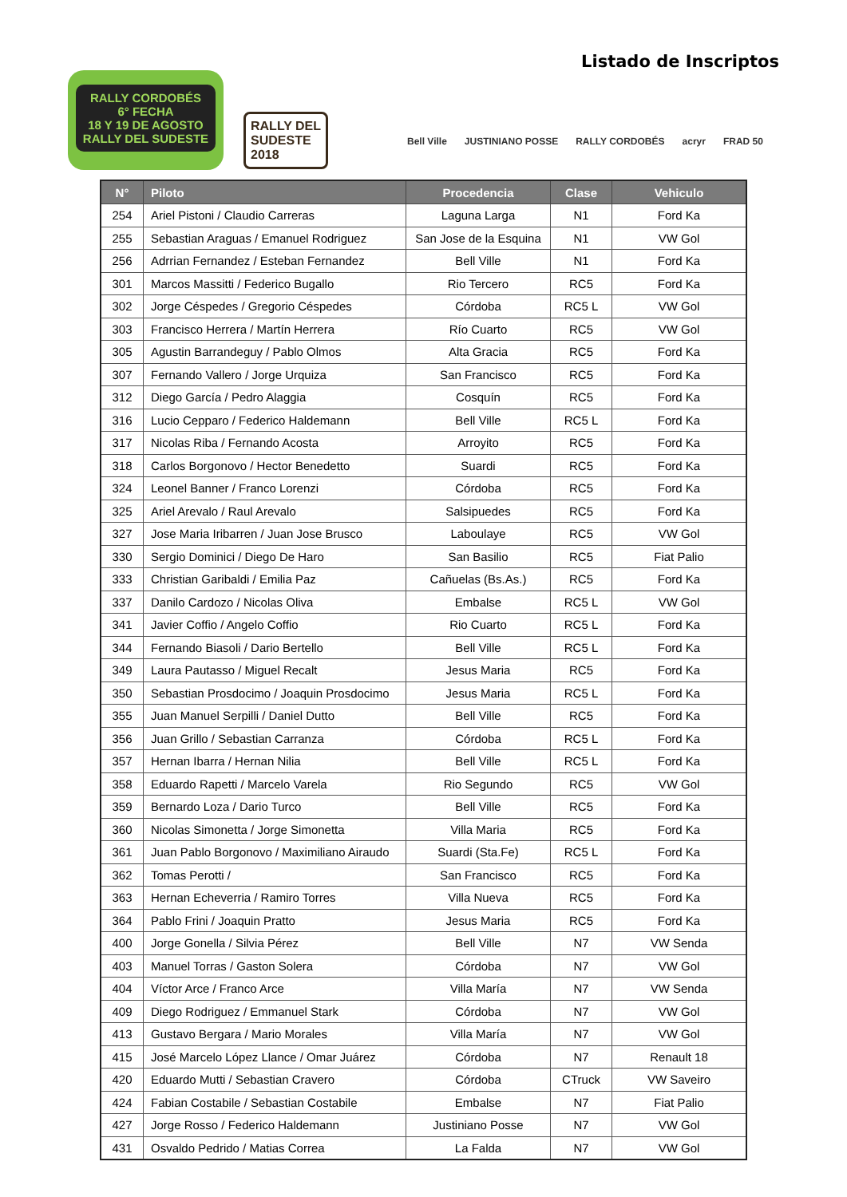Listado de Inscriptos
RALLY CORDOBÉS
6° FECHA
18 Y 19 DE AGOSTO
RALLY DEL SUDESTE
RALLY DEL
SUDESTE
2018
Bell Ville JUSTINIANO POSSE RALLY CORDOBÉS acryr FRAD 50
| N° | Piloto | Procedencia | Clase | Vehiculo |
| --- | --- | --- | --- | --- |
| 254 | Ariel Pistoni / Claudio Carreras | Laguna Larga | N1 | Ford Ka |
| 255 | Sebastian Araguas / Emanuel Rodriguez | San Jose de la Esquina | N1 | VW Gol |
| 256 | Adrrian Fernandez / Esteban Fernandez | Bell Ville | N1 | Ford Ka |
| 301 | Marcos Massitti / Federico Bugallo | Rio Tercero | RC5 | Ford Ka |
| 302 | Jorge Céspedes / Gregorio Céspedes | Córdoba | RC5 L | VW Gol |
| 303 | Francisco Herrera / Martín Herrera | Río Cuarto | RC5 | VW Gol |
| 305 | Agustin Barrandeguy / Pablo Olmos | Alta Gracia | RC5 | Ford Ka |
| 307 | Fernando Vallero / Jorge Urquiza | San Francisco | RC5 | Ford Ka |
| 312 | Diego García / Pedro Alaggia | Cosquín | RC5 | Ford Ka |
| 316 | Lucio Cepparo / Federico Haldemann | Bell Ville | RC5 L | Ford Ka |
| 317 | Nicolas Riba / Fernando Acosta | Arroyito | RC5 | Ford Ka |
| 318 | Carlos Borgonovo / Hector Benedetto | Suardi | RC5 | Ford Ka |
| 324 | Leonel Banner / Franco Lorenzi | Córdoba | RC5 | Ford Ka |
| 325 | Ariel Arevalo / Raul Arevalo | Salsipuedes | RC5 | Ford Ka |
| 327 | Jose Maria Iribarren / Juan Jose Brusco | Laboulaye | RC5 | VW Gol |
| 330 | Sergio Dominici / Diego De Haro | San Basilio | RC5 | Fiat Palio |
| 333 | Christian Garibaldi / Emilia Paz | Cañuelas (Bs.As.) | RC5 | Ford Ka |
| 337 | Danilo Cardozo / Nicolas Oliva | Embalse | RC5 L | VW Gol |
| 341 | Javier Coffio / Angelo Coffio | Rio Cuarto | RC5 L | Ford Ka |
| 344 | Fernando Biasoli / Dario Bertello | Bell Ville | RC5 L | Ford Ka |
| 349 | Laura Pautasso / Miguel Recalt | Jesus Maria | RC5 | Ford Ka |
| 350 | Sebastian Prosdocimo / Joaquin Prosdocimo | Jesus Maria | RC5 L | Ford Ka |
| 355 | Juan Manuel Serpilli / Daniel Dutto | Bell Ville | RC5 | Ford Ka |
| 356 | Juan Grillo / Sebastian Carranza | Córdoba | RC5 L | Ford Ka |
| 357 | Hernan Ibarra / Hernan Nilia | Bell Ville | RC5 L | Ford Ka |
| 358 | Eduardo Rapetti / Marcelo Varela | Rio Segundo | RC5 | VW Gol |
| 359 | Bernardo Loza / Dario Turco | Bell Ville | RC5 | Ford Ka |
| 360 | Nicolas Simonetta / Jorge Simonetta | Villa Maria | RC5 | Ford Ka |
| 361 | Juan Pablo Borgonovo / Maximiliano Airaudo | Suardi (Sta.Fe) | RC5 L | Ford Ka |
| 362 | Tomas Perotti / | San Francisco | RC5 | Ford Ka |
| 363 | Hernan Echeverria / Ramiro Torres | Villa Nueva | RC5 | Ford Ka |
| 364 | Pablo Frini / Joaquin Pratto | Jesus Maria | RC5 | Ford Ka |
| 400 | Jorge Gonella / Silvia Pérez | Bell Ville | N7 | VW Senda |
| 403 | Manuel Torras / Gaston Solera | Córdoba | N7 | VW Gol |
| 404 | Víctor Arce / Franco Arce | Villa María | N7 | VW Senda |
| 409 | Diego Rodriguez / Emmanuel Stark | Córdoba | N7 | VW Gol |
| 413 | Gustavo Bergara / Mario Morales | Villa María | N7 | VW Gol |
| 415 | José Marcelo López Llance / Omar Juárez | Córdoba | N7 | Renault 18 |
| 420 | Eduardo Mutti / Sebastian Cravero | Córdoba | CTruck | VW Saveiro |
| 424 | Fabian Costabile / Sebastian Costabile | Embalse | N7 | Fiat Palio |
| 427 | Jorge Rosso / Federico Haldemann | Justiniano Posse | N7 | VW Gol |
| 431 | Osvaldo Pedrido / Matias Correa | La Falda | N7 | VW Gol |